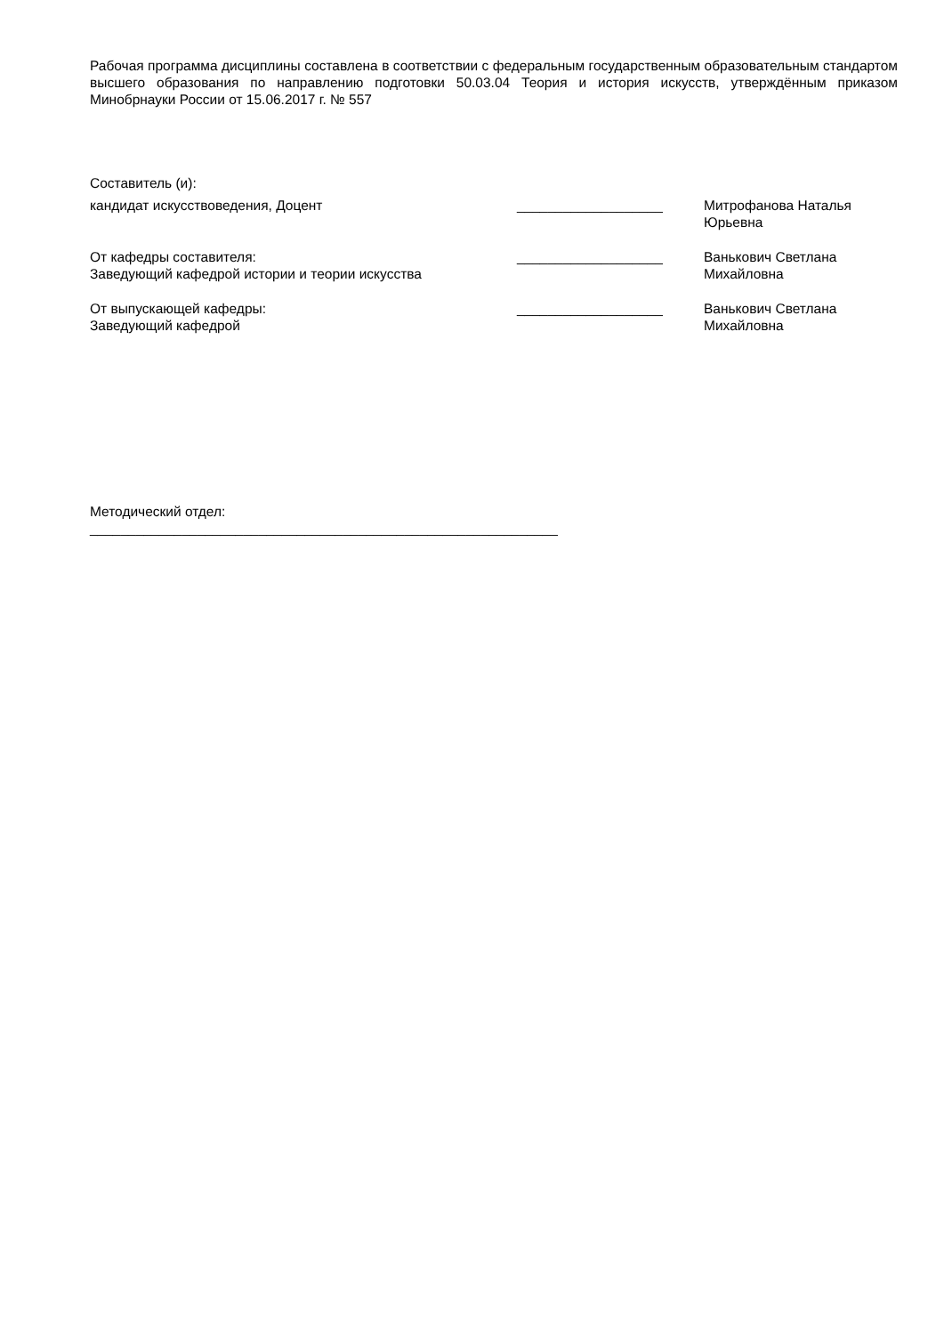Рабочая программа дисциплины составлена в соответствии с федеральным государственным образовательным стандартом высшего образования по направлению подготовки 50.03.04 Теория и история искусств, утверждённым приказом Минобрнауки России от 15.06.2017 г. № 557
Составитель (и):
кандидат искусствоведения, Доцент ___________________ Митрофанова Наталья Юрьевна
От кафедры составителя:
Заведующий кафедрой истории и теории искусства
___________________ Ванькович Светлана
Михайловна
От выпускающей кафедры:
Заведующий кафедрой
___________________ Ванькович Светлана
Михайловна
Методический отдел:
_____________________________________________________________